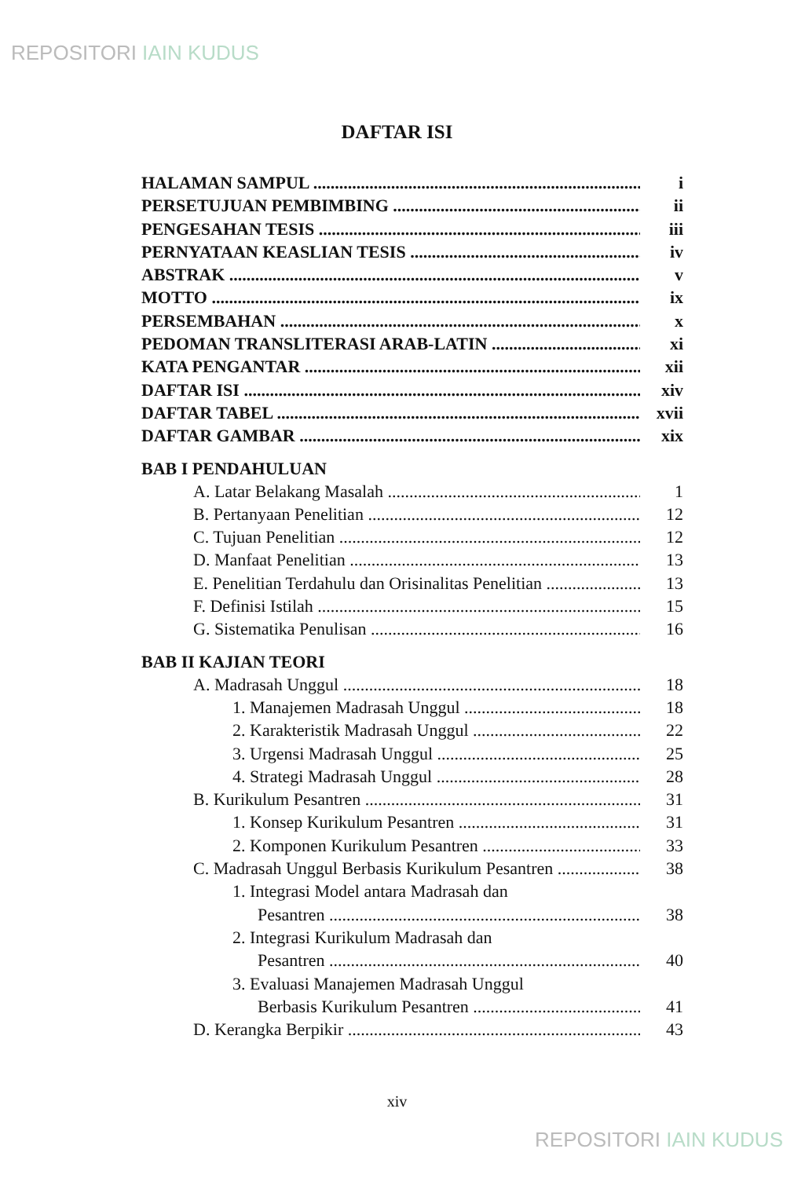REPOSITORI IAIN KUDUS
DAFTAR ISI
HALAMAN SAMPUL i
PERSETUJUAN PEMBIMBING ii
PENGESAHAN TESIS iii
PERNYATAAN KEASLIAN TESIS iv
ABSTRAK v
MOTTO ix
PERSEMBAHAN x
PEDOMAN TRANSLITERASI ARAB-LATIN xi
KATA PENGANTAR xii
DAFTAR ISI xiv
DAFTAR TABEL xvii
DAFTAR GAMBAR xix
BAB I PENDAHULUAN
A. Latar Belakang Masalah 1
B. Pertanyaan Penelitian 12
C. Tujuan Penelitian 12
D. Manfaat Penelitian 13
E. Penelitian Terdahulu dan Orisinalitas Penelitian 13
F. Definisi Istilah 15
G. Sistematika Penulisan 16
BAB II KAJIAN TEORI
A. Madrasah Unggul 18
1. Manajemen Madrasah Unggul 18
2. Karakteristik Madrasah Unggul 22
3. Urgensi Madrasah Unggul 25
4. Strategi Madrasah Unggul 28
B. Kurikulum Pesantren 31
1. Konsep Kurikulum Pesantren 31
2. Komponen Kurikulum Pesantren 33
C. Madrasah Unggul Berbasis Kurikulum Pesantren 38
1. Integrasi Model antara Madrasah dan
Pesantren 38
2. Integrasi Kurikulum Madrasah dan
Pesantren 40
3. Evaluasi Manajemen Madrasah Unggul
Berbasis Kurikulum Pesantren 41
D. Kerangka Berpikir 43
xiv
REPOSITORI IAIN KUDUS